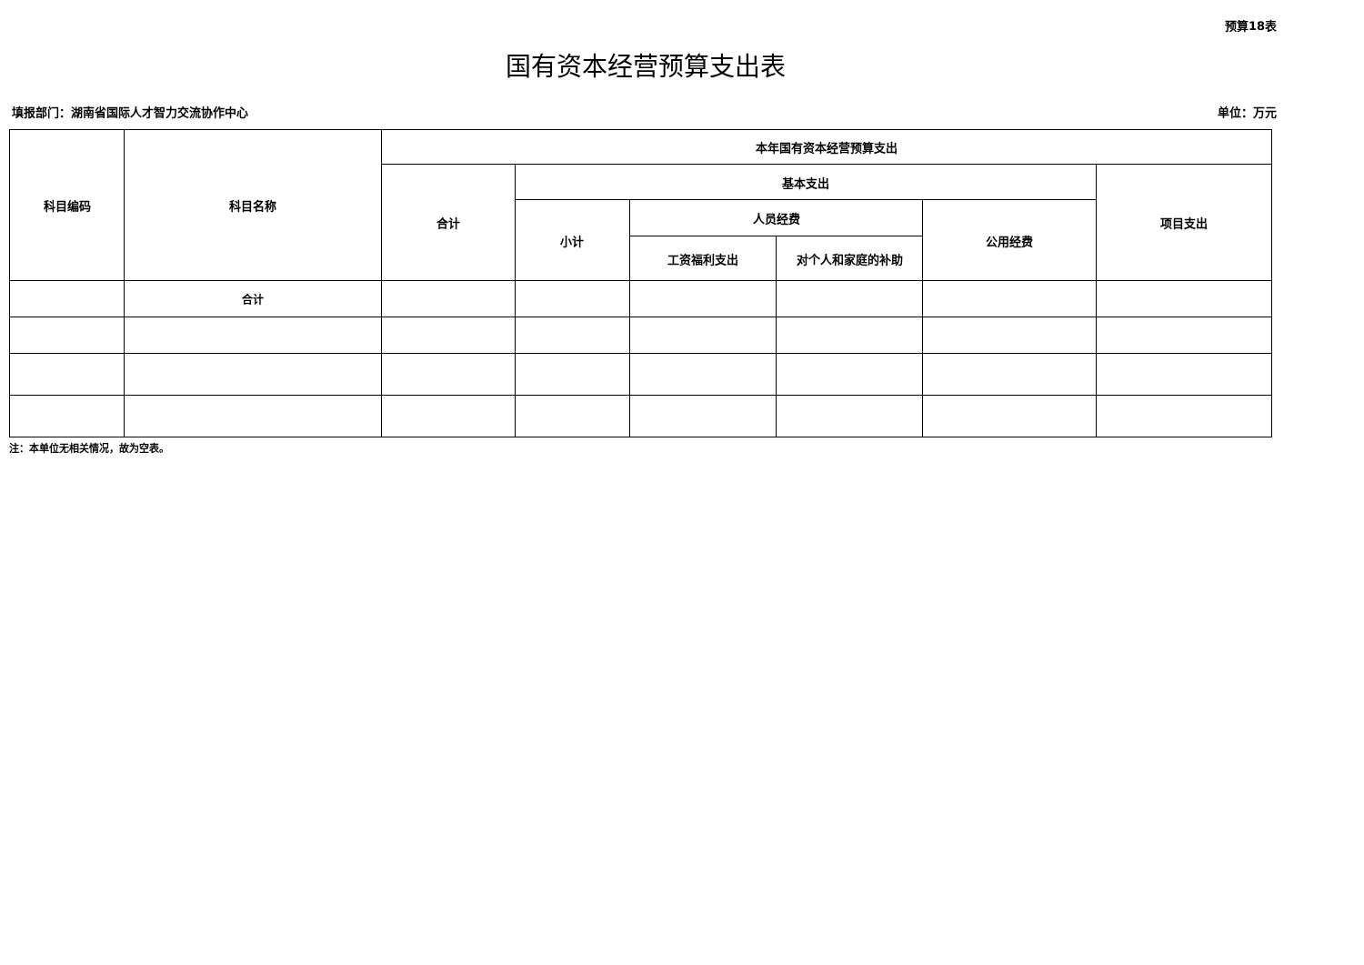预算18表
国有资本经营预算支出表
填报部门：湖南省国际人才智力交流协作中心 单位：万元
| 科目编码 | 科目名称 | 本年国有资本经营预算支出 | | | | | |
| --- | --- | --- | --- | --- | --- | --- | --- |
| | | 合计 | 基本支出 | | | | 项目支出 |
| | | | 小计 | 人员经费 | | 公用经费 | |
| | | | | 工资福利支出 | 对个人和家庭的补助 | | |
| | 合计 | | | | | | |
注：本单位无相关情况，故为空表。